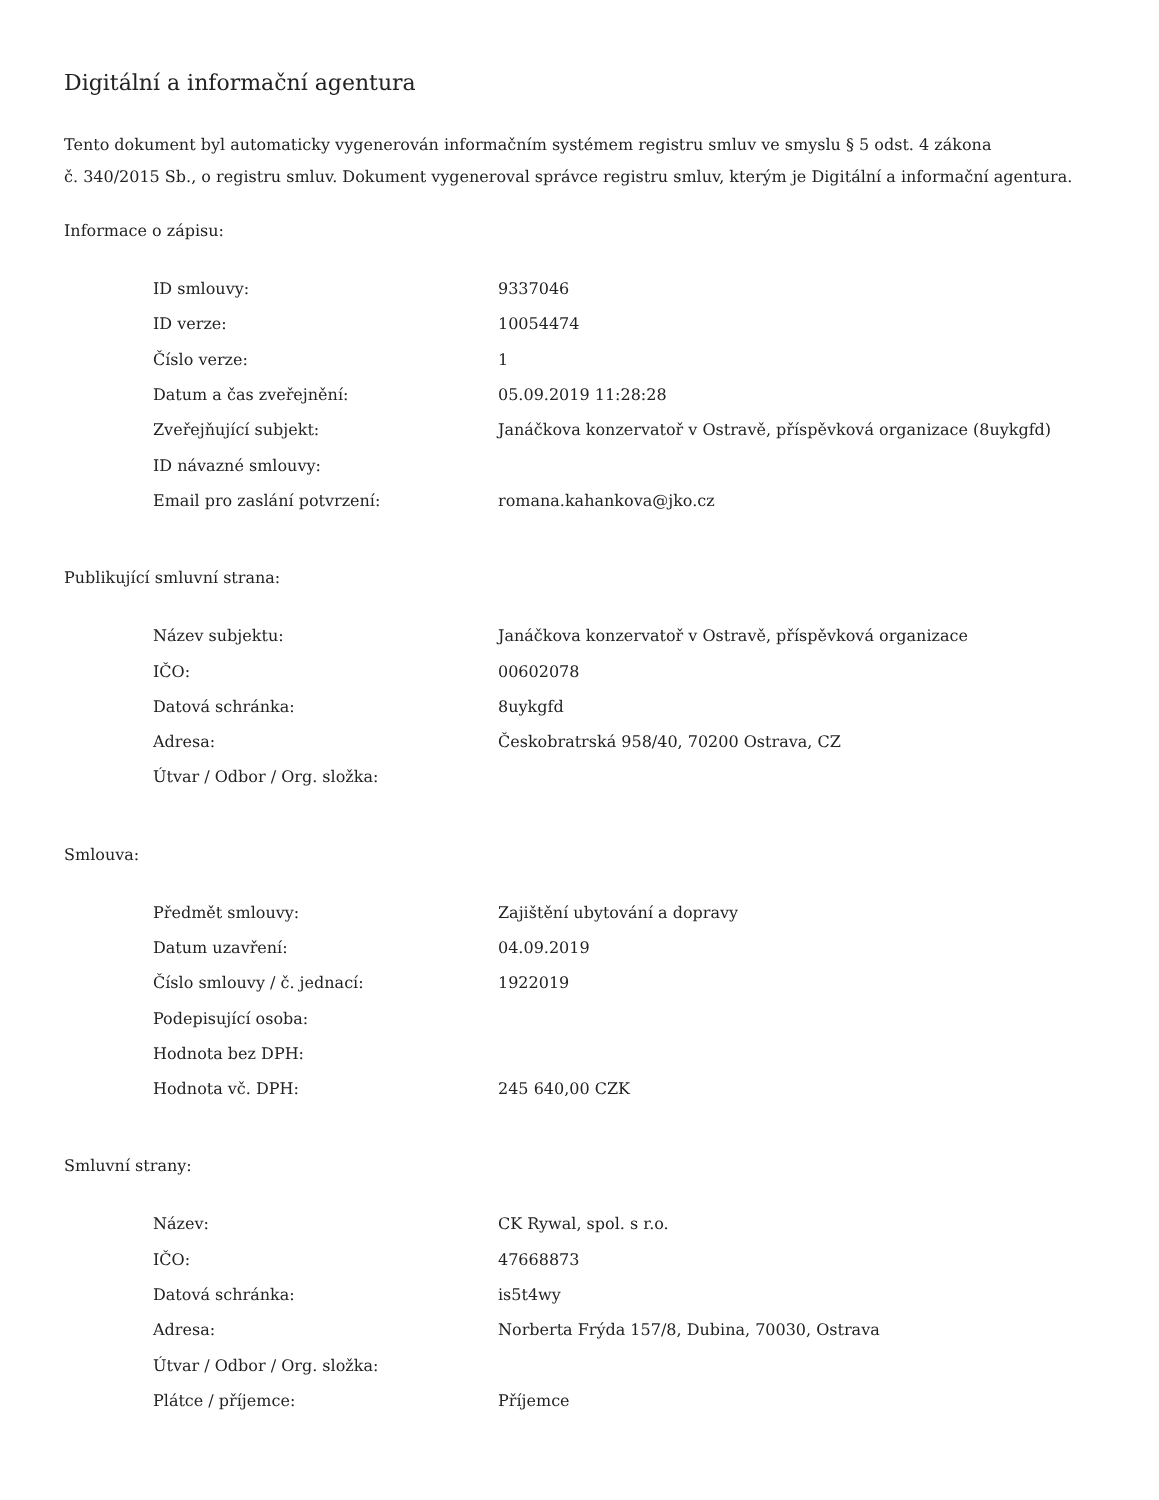Digitální a informační agentura
Tento dokument byl automaticky vygenerován informačním systémem registru smluv ve smyslu § 5 odst. 4 zákona
č. 340/2015 Sb., o registru smluv. Dokument vygeneroval správce registru smluv, kterým je Digitální a informační agentura.
Informace o zápisu:
| ID smlouvy: | 9337046 |
| ID verze: | 10054474 |
| Číslo verze: | 1 |
| Datum a čas zveřejnění: | 05.09.2019 11:28:28 |
| Zveřejňující subjekt: | Janáčkova konzervatoř v Ostravě, příspěvková organizace (8uykgfd) |
| ID návazné smlouvy: | |
| Email pro zaslání potvrzení: | romana.kahankova@jko.cz |
Publikující smluvní strana:
| Název subjektu: | Janáčkova konzervatoř v Ostravě, příspěvková organizace |
| IČO: | 00602078 |
| Datová schránka: | 8uykgfd |
| Adresa: | Českobratrská 958/40, 70200 Ostrava, CZ |
| Útvar / Odbor / Org. složka: | |
Smlouva:
| Předmět smlouvy: | Zajištění ubytování a dopravy |
| Datum uzavření: | 04.09.2019 |
| Číslo smlouvy / č. jednací: | 1922019 |
| Podepisující osoba: | |
| Hodnota bez DPH: | |
| Hodnota vč. DPH: | 245 640,00 CZK |
Smluvní strany:
| Název: | CK Rywal, spol. s r.o. |
| IČO: | 47668873 |
| Datová schránka: | is5t4wy |
| Adresa: | Norberta Frýda 157/8, Dubina, 70030, Ostrava |
| Útvar / Odbor / Org. složka: | |
| Plátce / příjemce: | Příjemce |